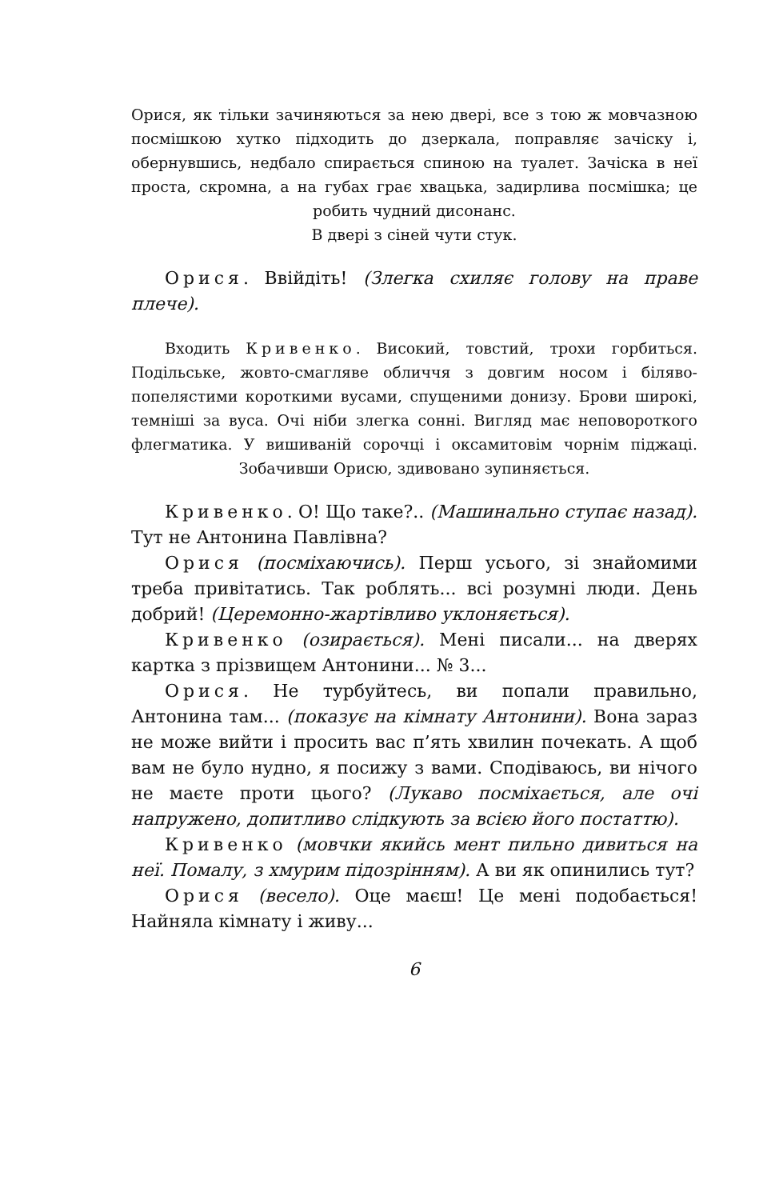Орися, як тільки зачиняються за нею двері, все з тою ж мовчазною посмішкою хутко підходить до дзеркала, поправляє зачіску і, обернувшись, недбало спирається спиною на туалет. Зачіска в неї проста, скромна, а на губах грає хвацька, задирлива посмішка; це робить чудний дисонанс.
В двері з сіней чути стук.
Орися. Ввійдіть! (Злегка схиляє голову на праве плече).
Входить Кривенко. Високий, товстий, трохи горбиться. Подільське, жовто-смагляве обличчя з довгим носом і біляво-попелястими короткими вусами, спущеними донизу. Брови широкі, темніші за вуса. Очі ніби злегка сонні. Вигляд має неповороткого флегматика. У вишиваній сорочці і оксамитовім чорнім піджаці. Зобачивши Орисю, здивовано зупиняється.
Кривенко. О! Що таке?.. (Машинально ступає назад). Тут не Антонина Павлівна?
Орися (посміхаючись). Перш усього, зі знайомими треба привітатись. Так роблять... всі розумні люди. День добрий! (Церемонно-жартівливо уклоняється).
Кривенко (озирається). Мені писали... на дверях картка з прізвищем Антонини... № 3...
Орися. Не турбуйтесь, ви попали правильно, Антонина там... (показує на кімнату Антонини). Вона зараз не може вийти і просить вас п’ять хвилин почекать. А щоб вам не було нудно, я посижу з вами. Сподіваюсь, ви нічого не маєте проти цього? (Лукаво посміхається, але очі напружено, допитливо слідкують за всією його постаттю).
Кривенко (мовчки якийсь мент пильно дивиться на неї. Помалу, з хмурим підозрінням). А ви як опинились тут?
Орися (весело). Оце маєш! Це мені подобається! Найняла кімнату і живу...
6